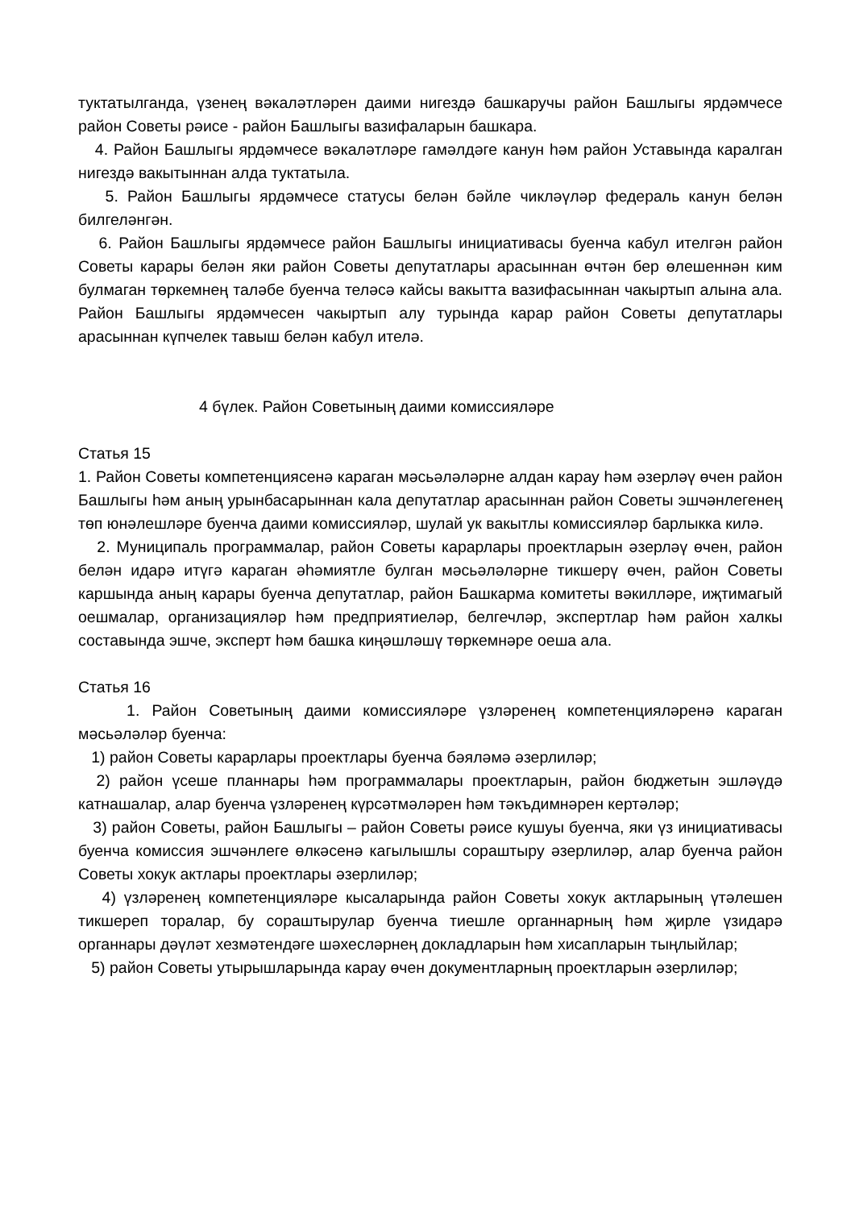туктатылганда, үзенең вәкаләтләрен даими нигездә башкаручы район Башлыгы ярдәмчесе район Советы рәисе - район Башлыгы вазифаларын башкара.
4. Район Башлыгы ярдәмчесе вәкаләтләре гамәлдәге канун һәм район Уставында каралган нигездә вакытыннан алда туктатыла.
5. Район Башлыгы ярдәмчесе статусы белән бәйле чикләүләр федераль канун белән билгеләнгән.
6. Район Башлыгы ярдәмчесе район Башлыгы инициативасы буенча кабул ителгән район Советы карары белән яки район Советы депутатлары арасыннан өчтән бер өлешеннән ким булмаган төркемнең таләбе буенча теләсә кайсы вакытта вазифасыннан чакыртып алына ала. Район Башлыгы ярдәмчесен чакыртып алу турында карар район Советы депутатлары арасыннан күпчелек тавыш белән кабул ителә.
4 бүлек. Район Советының даими комиссияләре
Статья 15
1. Район Советы компетенциясенә караган мәсьәләләрне алдан карау һәм әзерләү өчен район Башлыгы һәм аның урынбасарыннан кала депутатлар арасыннан район Советы эшчәнлегенең төп юнәлешләре буенча даими комиссияләр, шулай ук вакытлы комиссияләр барлыкка килә.
2. Муниципаль программалар, район Советы карарлары проектларын әзерләү өчен, район белән идарә итүгә караган әһәмиятле булган мәсьәләләрне тикшерү өчен, район Советы каршында аның карары буенча депутатлар, район Башкарма комитеты вәкилләре, иҗтимагый оешмалар, организацияләр һәм предприятиеләр, белгечләр, экспертлар һәм район халкы составында эшче, эксперт һәм башка киңәшләшү төркемнәре оеша ала.
Статья 16
1. Район Советының даими комиссияләре үзләренең компетенцияләренә караган мәсьәләләр буенча:
1) район Советы карарлары проектлары буенча бәяләмә әзерлиләр;
2) район үсеше планнары һәм программалары проектларын, район бюджетын эшләүдә катнашалар, алар буенча үзләренең күрсәтмәләрен һәм тәкъдимнәрен кертәләр;
3) район Советы, район Башлыгы – район Советы рәисе кушуы буенча, яки үз инициативасы буенча комиссия эшчәнлеге өлкәсенә кагылышлы сораштыру әзерлиләр, алар буенча район Советы хокук актлары проектлары әзерлиләр;
4) үзләренең компетенцияләре кысаларында район Советы хокук актларының үтәлешен тикшереп торалар, бу сораштырулар буенча тиешле органнарның һәм җирле үзидарә органнары дәүләт хезмәтендәге шәхесләрнең докладларын һәм хисапларын тыңлыйлар;
5) район Советы утырышларында карау өчен документларның проектларын әзерлиләр;